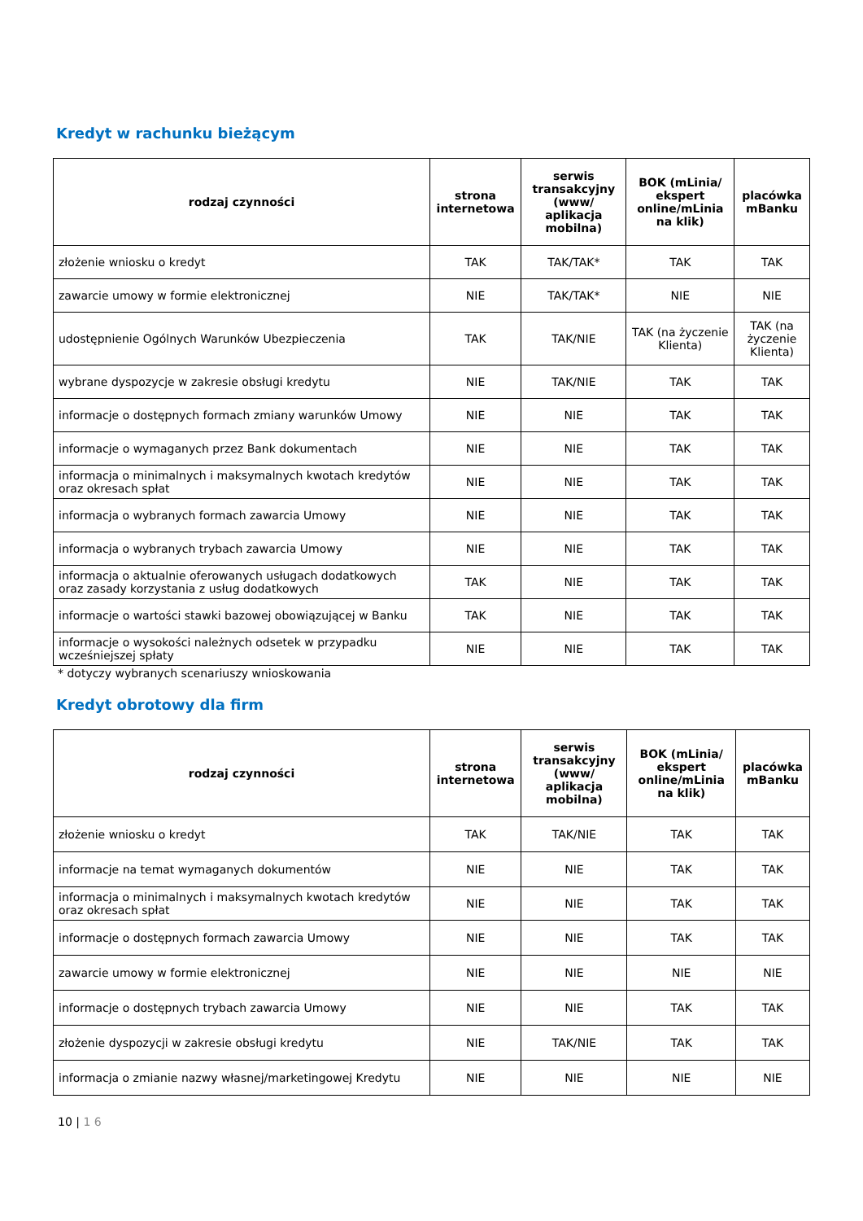Kredyt w rachunku bieżącym
| rodzaj czynności | strona internetowa | serwis transakcyjny (www/ aplikacja mobilna) | BOK (mLinia/ ekspert online/mLinia na klik) | placówka mBanku |
| --- | --- | --- | --- | --- |
| złożenie wniosku o kredyt | TAK | TAK/TAK* | TAK | TAK |
| zawarcie umowy w formie elektronicznej | NIE | TAK/TAK* | NIE | NIE |
| udostępnienie Ogólnych Warunków Ubezpieczenia | TAK | TAK/NIE | TAK (na życzenie Klienta) | TAK (na życzenie Klienta) |
| wybrane dyspozycje w zakresie obsługi kredytu | NIE | TAK/NIE | TAK | TAK |
| informacje o dostępnych formach zmiany warunków Umowy | NIE | NIE | TAK | TAK |
| informacje o wymaganych przez Bank dokumentach | NIE | NIE | TAK | TAK |
| informacja o minimalnych i maksymalnych kwotach kredytów oraz okresach spłat | NIE | NIE | TAK | TAK |
| informacja o wybranych formach zawarcia Umowy | NIE | NIE | TAK | TAK |
| informacja o wybranych trybach zawarcia Umowy | NIE | NIE | TAK | TAK |
| informacja o aktualnie oferowanych usługach dodatkowych oraz zasady korzystania z usług dodatkowych | TAK | NIE | TAK | TAK |
| informacje o wartości stawki bazowej obowiązującej w Banku | TAK | NIE | TAK | TAK |
| informacje o wysokości należnych odsetek w przypadku wcześniejszej spłaty | NIE | NIE | TAK | TAK |
* dotyczy wybranych scenariuszy wnioskowania
Kredyt obrotowy dla firm
| rodzaj czynności | strona internetowa | serwis transakcyjny (www/ aplikacja mobilna) | BOK (mLinia/ ekspert online/mLinia na klik) | placówka mBanku |
| --- | --- | --- | --- | --- |
| złożenie wniosku o kredyt | TAK | TAK/NIE | TAK | TAK |
| informacje na temat wymaganych dokumentów | NIE | NIE | TAK | TAK |
| informacja o minimalnych i maksymalnych kwotach kredytów oraz okresach spłat | NIE | NIE | TAK | TAK |
| informacje o dostępnych formach zawarcia Umowy | NIE | NIE | TAK | TAK |
| zawarcie umowy w formie elektronicznej | NIE | NIE | NIE | NIE |
| informacje o dostępnych trybach zawarcia Umowy | NIE | NIE | TAK | TAK |
| złożenie dyspozycji w zakresie obsługi kredytu | NIE | TAK/NIE | TAK | TAK |
| informacja o zmianie nazwy własnej/marketingowej Kredytu | NIE | NIE | NIE | NIE |
10 | 1 6